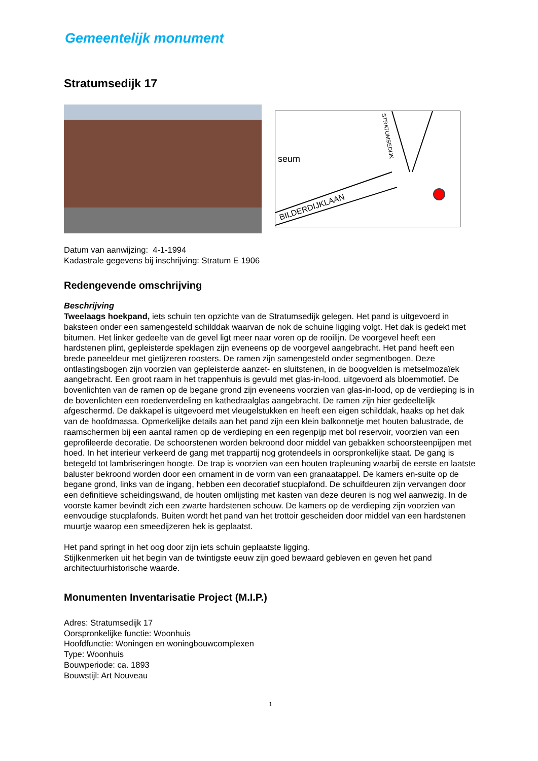Gemeentelijk monument
Stratumsedijk 17
seum
BILDERDIJKLAAN
STRATUMSEDIJK
Datum van aanwijzing: 4-1-1994
Kadastrale gegevens bij inschrijving: Stratum E 1906
Redengevende omschrijving
Beschrijving
Tweelaags hoekpand, iets schuin ten opzichte van de Stratumsedijk gelegen. Het pand is uitgevoerd in baksteen onder een samengesteld schilddak waarvan de nok de schuine ligging volgt. Het dak is gedekt met bitumen. Het linker gedeelte van de gevel ligt meer naar voren op de rooilijn. De voorgevel heeft een hardstenen plint, gepleisterde speklagen zijn eveneens op de voorgevel aangebracht. Het pand heeft een brede paneeldeur met gietijzeren roosters. De ramen zijn samengesteld onder segmentbogen. Deze ontlastingsbogen zijn voorzien van gepleisterde aanzet- en sluitstenen, in de boogvelden is metselmozaïek aangebracht. Een groot raam in het trappenhuis is gevuld met glas-in-lood, uitgevoerd als bloemmotief. De bovenlichten van de ramen op de begane grond zijn eveneens voorzien van glas-in-lood, op de verdieping is in de bovenlichten een roedenverdeling en kathedraalglas aangebracht. De ramen zijn hier gedeeltelijk afgeschermd. De dakkapel is uitgevoerd met vleugelstukken en heeft een eigen schilddak, haaks op het dak van de hoofdmassa. Opmerkelijke details aan het pand zijn een klein balkonnetje met houten balustrade, de raamschermen bij een aantal ramen op de verdieping en een regenpijp met bol reservoir, voorzien van een geprofileerde decoratie. De schoorstenen worden bekroond door middel van gebakken schoorsteenpijpen met hoed. In het interieur verkeerd de gang met trappartij nog grotendeels in oorspronkelijke staat. De gang is betegeld tot lambriseringen hoogte. De trap is voorzien van een houten trapleuning waarbij de eerste en laatste baluster bekroond worden door een ornament in de vorm van een granaatappel. De kamers en-suite op de begane grond, links van de ingang, hebben een decoratief stucplafond. De schuifdeuren zijn vervangen door een definitieve scheidingswand, de houten omlijsting met kasten van deze deuren is nog wel aanwezig. In de voorste kamer bevindt zich een zwarte hardstenen schouw. De kamers op de verdieping zijn voorzien van eenvoudige stucplafonds. Buiten wordt het pand van het trottoir gescheiden door middel van een hardstenen muurtje waarop een smeedijzeren hek is geplaatst.
Het pand springt in het oog door zijn iets schuin geplaatste ligging.
Stijlkenmerken uit het begin van de twintigste eeuw zijn goed bewaard gebleven en geven het pand architectuurhistorische waarde.
Monumenten Inventarisatie Project (M.I.P.)
Adres: Stratumsedijk 17
Oorspronkelijke functie: Woonhuis
Hoofdfunctie: Woningen en woningbouwcomplexen
Type: Woonhuis
Bouwperiode: ca. 1893
Bouwstijl: Art Nouveau
1